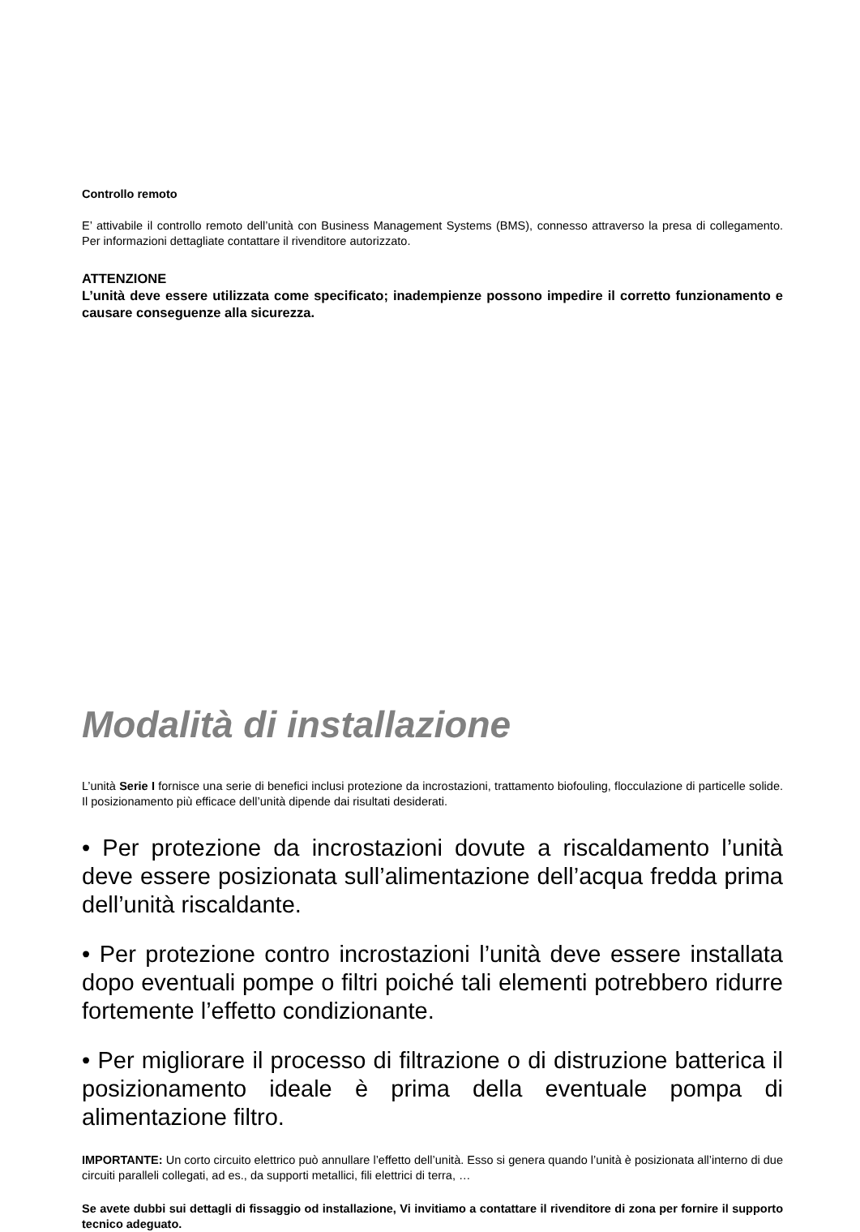Controllo remoto
E’ attivabile il controllo remoto dell’unità con Business Management Systems (BMS), connesso attraverso la presa di collegamento. Per informazioni dettagliate contattare il rivenditore autorizzato.
ATTENZIONE
L’unità deve essere utilizzata come specificato; inadempienze possono impedire il corretto funzionamento e causare conseguenze alla sicurezza.
Modalità di installazione
L’unità Serie I fornisce una serie di benefici inclusi protezione da incrostazioni, trattamento biofouling, flocculazione di particelle solide. Il posizionamento più efficace dell’unità dipende dai risultati desiderati.
• Per protezione da incrostazioni dovute a riscaldamento l’unità deve essere posizionata sull’alimentazione dell’acqua fredda prima dell’unità riscaldante.
• Per protezione contro incrostazioni l’unità deve essere installata dopo eventuali pompe o filtri poiché tali elementi potrebbero ridurre fortemente l’effetto condizionante.
• Per migliorare il processo di filtrazione o di distruzione batterica il posizionamento ideale è prima della eventuale pompa di alimentazione filtro.
IMPORTANTE: Un corto circuito elettrico può annullare l’effetto dell’unità. Esso si genera quando l’unità è posizionata all’interno di due circuiti paralleli collegati, ad es., da supporti metallici, fili elettrici di terra, …
Se avete dubbi sui dettagli di fissaggio od installazione, Vi invitiamo a contattare il rivenditore di zona per fornire il supporto tecnico adeguato.